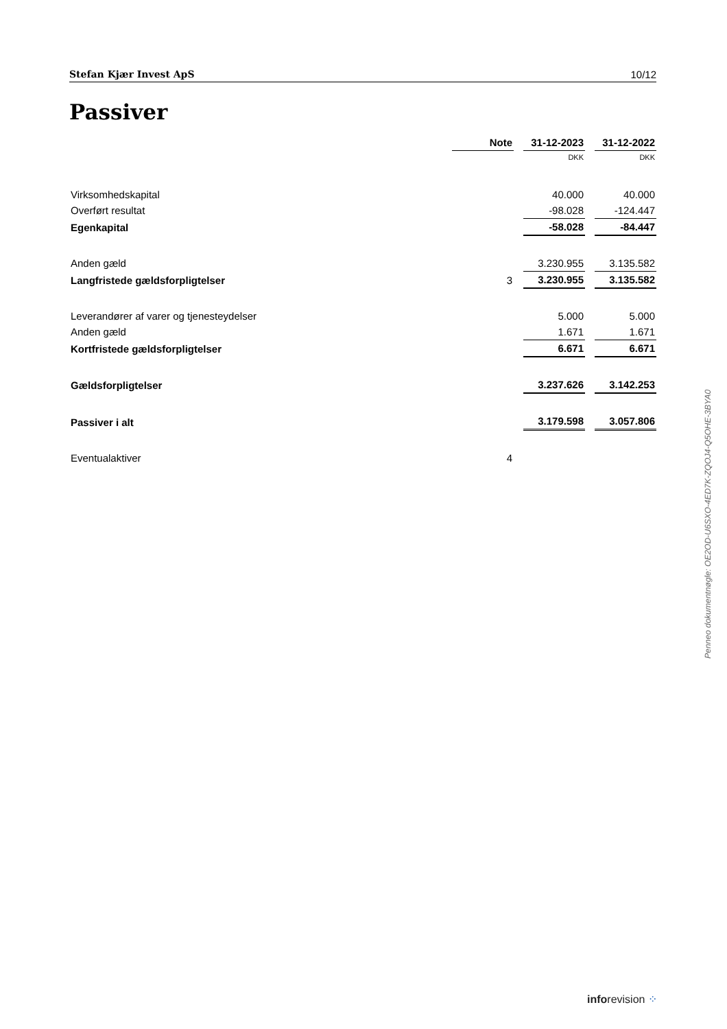Stefan Kjær Invest ApS 10/12
Passiver
| | Note | | 31-12-2023 | | 31-12-2022 |
| --- | --- | --- | --- | --- | --- |
| | | | DKK | | DKK |
| Virksomhedskapital | | | 40.000 | | 40.000 |
| Overført resultat | | | -98.028 | | -124.447 |
| Egenkapital | | | -58.028 | | -84.447 |
| Anden gæld | | | 3.230.955 | | 3.135.582 |
| Langfristede gældsforpligtelser | 3 | | 3.230.955 | | 3.135.582 |
| Leverandører af varer og tjenesteydelser | | | 5.000 | | 5.000 |
| Anden gæld | | | 1.671 | | 1.671 |
| Kortfristede gældsforpligtelser | | | 6.671 | | 6.671 |
| Gældsforpligtelser | | | 3.237.626 | | 3.142.253 |
| Passiver i alt | | | 3.179.598 | | 3.057.806 |
| Eventualaktiver | 4 | | | | |
Penneo dokumentnøgle: OE2OD-U6SXO-4ED7K-ZQOJ4-Q5OHE-3BYA0
inforevision ⁘